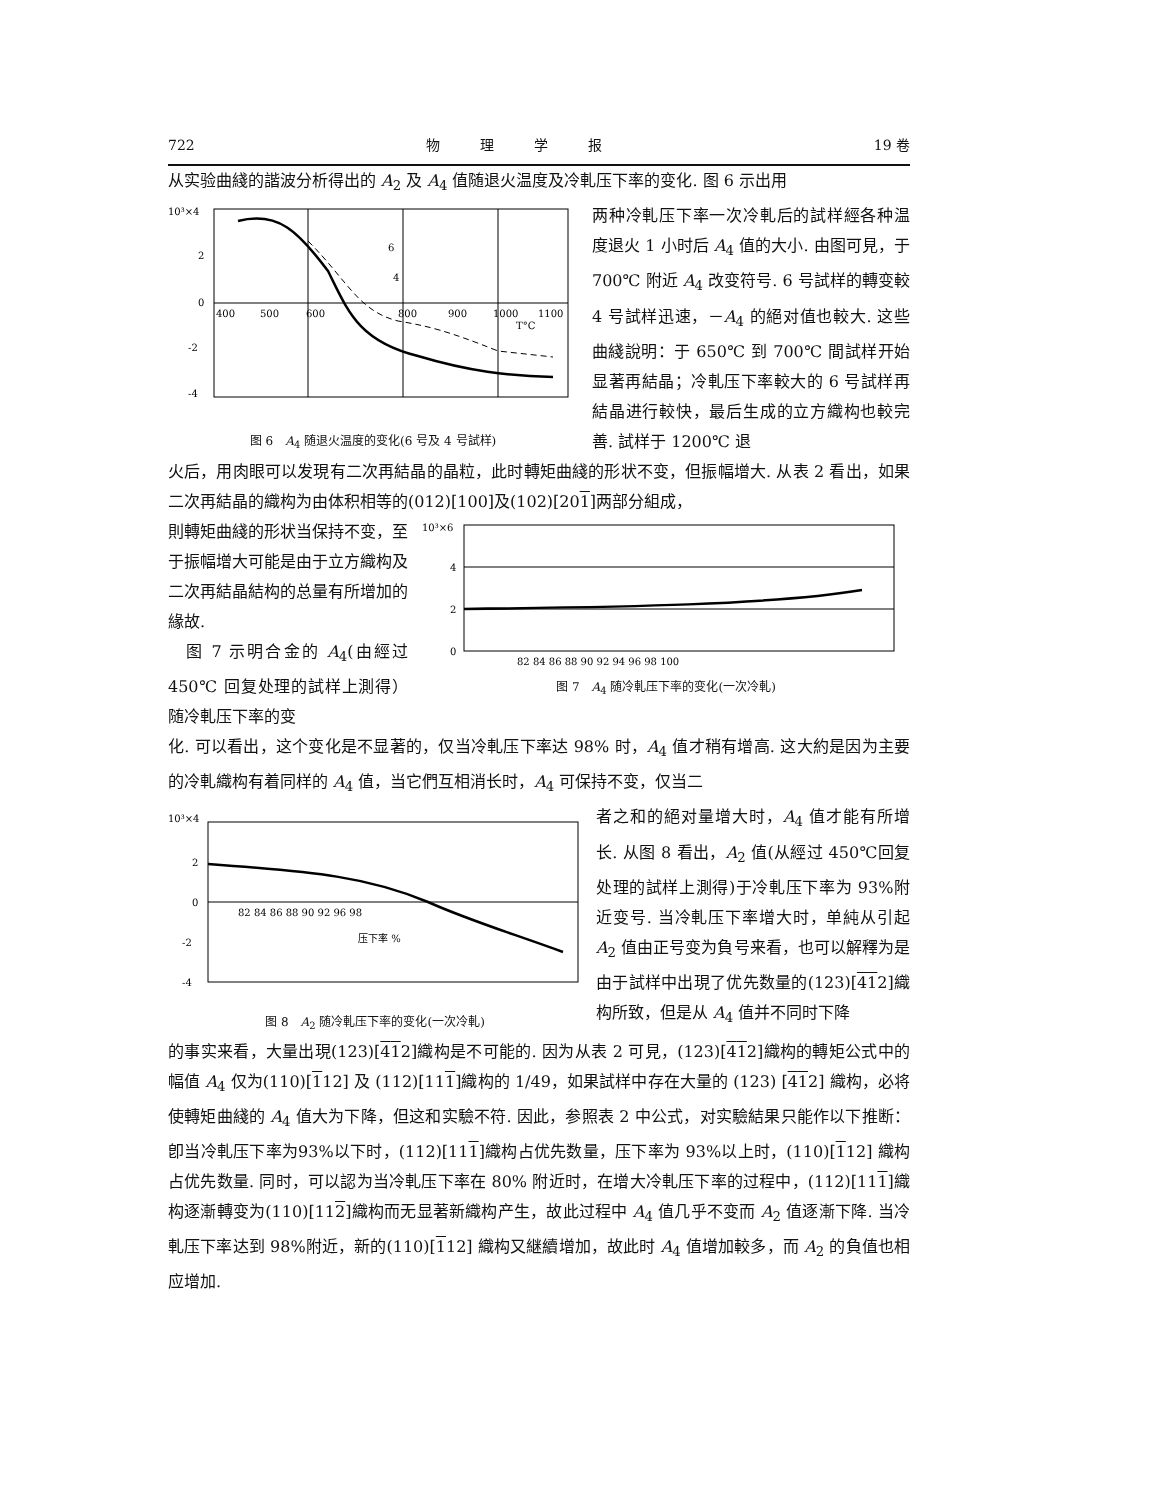722 物理学报 19 卷
从实验曲綫的諧波分析得出的 A<sub>2</sub> 及 A<sub>4</sub> 值随退火温度及冷軋压下率的变化. 图 6 示出用
10³×4
2
0
-2
-4
400
500
600
800
900
1000
1100
T°C
6
4
图 6　A<sub>4</sub> 随退火温度的变化(6 号及 4 号試样)
两种冷軋压下率一次冷軋后的試样經各种温度退火 1 小时后 A<sub>4</sub> 值的大小. 由图可見，于 700℃ 附近 A<sub>4</sub> 改变符号. 6 号試样的轉变較 4 号試样迅速，－A<sub>4</sub> 的絕对值也較大. 这些曲綫說明：于 650℃ 到 700℃ 間試样开始显著再結晶；冷軋压下率較大的 6 号試样再結晶进行較快，最后生成的立方織构也較完善. 試样于 1200℃ 退
火后，用肉眼可以发現有二次再結晶的晶粒，此时轉矩曲綫的形状不变，但振幅增大. 从表 2 看出，如果二次再結晶的織构为由体积相等的(012)[100]及(102)[201]两部分組成，
則轉矩曲綫的形状当保持不变，至于振幅增大可能是由于立方織构及二次再結晶結构的总量有所增加的緣故.
　图 7 示明合金的 A<sub>4</sub>(由經过 450℃ 回复处理的試样上測得）随冷軋压下率的变
10³×6
4
2
0
82 84 86 88 90 92 94 96 98 100
图 7　A<sub>4</sub> 随冷軋压下率的变化(一次冷軋)
化. 可以看出，这个变化是不显著的，仅当冷軋压下率达 98% 时，A<sub>4</sub> 值才稍有增高. 这大約是因为主要的冷軋織构有着同样的 A<sub>4</sub> 值，当它們互相消长时，A<sub>4</sub> 可保持不变，仅当二
10³×4
2
0
-2
-4
82 84 86 88 90 92 96 98
压下率 %
图 8　A<sub>2</sub> 随冷軋压下率的变化(一次冷軋)
者之和的絕对量增大时，A<sub>4</sub> 值才能有所增长. 从图 8 看出，A<sub>2</sub> 值(从經过 450℃回复处理的試样上測得)于冷軋压下率为 93%附近变号. 当冷軋压下率增大时，单純从引起 A<sub>2</sub> 值由正号变为負号来看，也可以解釋为是由于試样中出現了优先数量的(123)[412]織构所致，但是从 A<sub>4</sub> 值并不同时下降
的事实来看，大量出現(123)[412]織构是不可能的. 因为从表 2 可見，(123)[412]織构的轉矩公式中的幅值 A<sub>4</sub> 仅为(110)[112] 及 (112)[111]織构的 1/49，如果試样中存在大量的 (123) [412] 織构，必将使轉矩曲綫的 A<sub>4</sub> 值大为下降，但这和实驗不符. 因此，参照表 2 中公式，对实驗結果只能作以下推断：卽当冷軋压下率为93%以下时，(112)[111]織构占优先数量，压下率为 93%以上时，(110)[112] 織构占优先数量. 同时，可以認为当冷軋压下率在 80% 附近时，在增大冷軋压下率的过程中，(112)[111]織构逐漸轉变为(110)[112]織构而无显著新織构产生，故此过程中 A<sub>4</sub> 值几乎不变而 A<sub>2</sub> 值逐漸下降. 当冷軋压下率达到 98%附近，新的(110)[112] 織构又継續增加，故此时 A<sub>4</sub> 值增加較多，而 A<sub>2</sub> 的負值也相应增加.